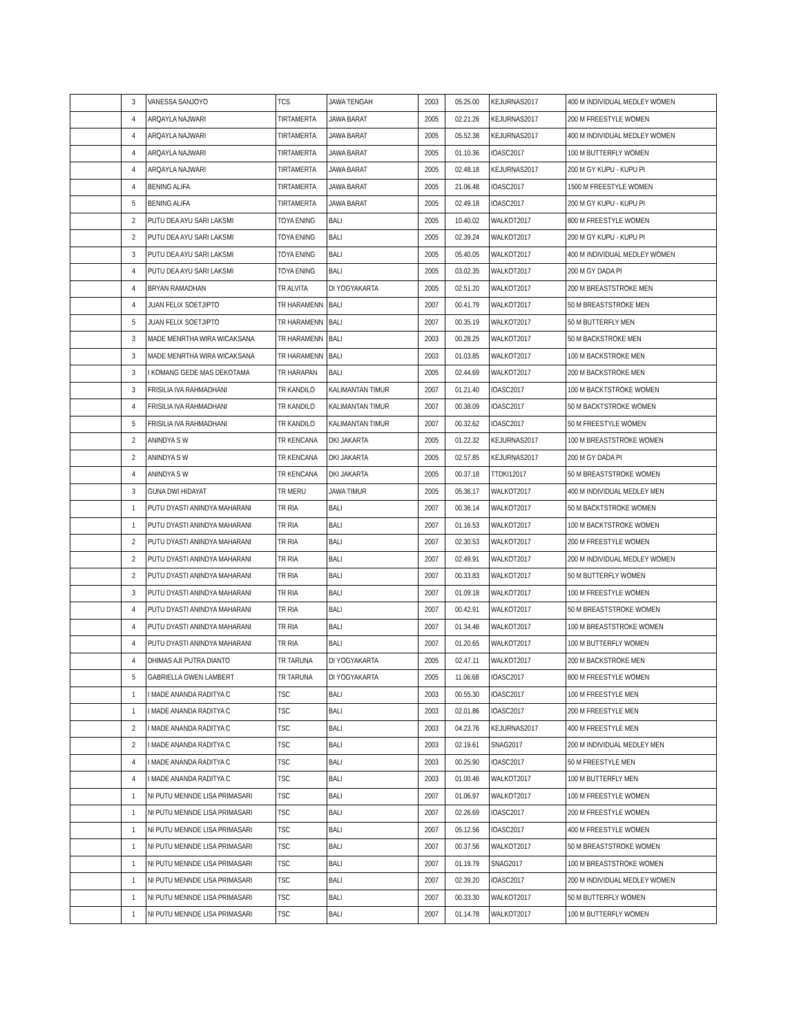| | 3 | VANESSA SANJOYO | TCS | JAWA TENGAH | 2003 | 05.25.00 | KEJURNAS2017 | 400 M INDIVIDUAL MEDLEY WOMEN |
| | 4 | ARQAYLA NAJWARI | TIRTAMERTA | JAWA BARAT | 2005 | 02.21.26 | KEJURNAS2017 | 200 M FREESTYLE WOMEN |
| | 4 | ARQAYLA NAJWARI | TIRTAMERTA | JAWA BARAT | 2005 | 05.52.38 | KEJURNAS2017 | 400 M INDIVIDUAL MEDLEY WOMEN |
| | 4 | ARQAYLA NAJWARI | TIRTAMERTA | JAWA BARAT | 2005 | 01.10.36 | IOASC2017 | 100 M BUTTERFLY WOMEN |
| | 4 | ARQAYLA NAJWARI | TIRTAMERTA | JAWA BARAT | 2005 | 02.48.18 | KEJURNAS2017 | 200 M GY KUPU - KUPU PI |
| | 4 | BENING ALIFA | TIRTAMERTA | JAWA BARAT | 2005 | 21.06.48 | IOASC2017 | 1500 M FREESTYLE WOMEN |
| | 5 | BENING ALIFA | TIRTAMERTA | JAWA BARAT | 2005 | 02.49.18 | IOASC2017 | 200 M GY KUPU - KUPU PI |
| | 2 | PUTU DEA AYU SARI LAKSMI | TOYA ENING | BALI | 2005 | 10.40.02 | WALKOT2017 | 800 M FREESTYLE WOMEN |
| | 2 | PUTU DEA AYU SARI LAKSMI | TOYA ENING | BALI | 2005 | 02.39.24 | WALKOT2017 | 200 M GY KUPU - KUPU PI |
| | 3 | PUTU DEA AYU SARI LAKSMI | TOYA ENING | BALI | 2005 | 05.40.05 | WALKOT2017 | 400 M INDIVIDUAL MEDLEY WOMEN |
| | 4 | PUTU DEA AYU SARI LAKSMI | TOYA ENING | BALI | 2005 | 03.02.35 | WALKOT2017 | 200 M GY DADA PI |
| | 4 | BRYAN RAMADHAN | TR ALVITA | DI YOGYAKARTA | 2005 | 02.51.20 | WALKOT2017 | 200 M BREASTSTROKE MEN |
| | 4 | JUAN FELIX SOETJIPTO | TR HARAMENN | BALI | 2007 | 00.41.79 | WALKOT2017 | 50 M BREASTSTROKE MEN |
| | 5 | JUAN FELIX SOETJIPTO | TR HARAMENN | BALI | 2007 | 00.35.19 | WALKOT2017 | 50 M BUTTERFLY MEN |
| | 3 | MADE MENRTHA WIRA WICAKSANA | TR HARAMENN | BALI | 2003 | 00.28.25 | WALKOT2017 | 50 M BACKSTROKE MEN |
| | 3 | MADE MENRTHA WIRA WICAKSANA | TR HARAMENN | BALI | 2003 | 01.03.85 | WALKOT2017 | 100 M BACKSTROKE MEN |
| | 3 | I KOMANG GEDE MAS DEKOTAMA | TR HARAPAN | BALI | 2005 | 02.44.69 | WALKOT2017 | 200 M BACKSTROKE MEN |
| | 3 | FRISILIA IVA RAHMADHANI | TR KANDILO | KALIMANTAN TIMUR | 2007 | 01.21.40 | IOASC2017 | 100 M BACKTSTROKE WOMEN |
| | 4 | FRISILIA IVA RAHMADHANI | TR KANDILO | KALIMANTAN TIMUR | 2007 | 00.38.09 | IOASC2017 | 50 M BACKTSTROKE WOMEN |
| | 5 | FRISILIA IVA RAHMADHANI | TR KANDILO | KALIMANTAN TIMUR | 2007 | 00.32.62 | IOASC2017 | 50 M FREESTYLE WOMEN |
| | 2 | ANINDYA S W | TR KENCANA | DKI JAKARTA | 2005 | 01.22.32 | KEJURNAS2017 | 100 M BREASTSTROKE WOMEN |
| | 2 | ANINDYA S W | TR KENCANA | DKI JAKARTA | 2005 | 02.57.85 | KEJURNAS2017 | 200 M GY DADA PI |
| | 4 | ANINDYA S W | TR KENCANA | DKI JAKARTA | 2005 | 00.37.18 | TTDKI12017 | 50 M BREASTSTROKE WOMEN |
| | 3 | GUNA DWI HIDAYAT | TR MERU | JAWA TIMUR | 2005 | 05.36.17 | WALKOT2017 | 400 M INDIVIDUAL MEDLEY MEN |
| | 1 | PUTU DYASTI ANINDYA MAHARANI | TR RIA | BALI | 2007 | 00.36.14 | WALKOT2017 | 50 M BACKTSTROKE WOMEN |
| | 1 | PUTU DYASTI ANINDYA MAHARANI | TR RIA | BALI | 2007 | 01.16.53 | WALKOT2017 | 100 M BACKTSTROKE WOMEN |
| | 2 | PUTU DYASTI ANINDYA MAHARANI | TR RIA | BALI | 2007 | 02.30.53 | WALKOT2017 | 200 M FREESTYLE WOMEN |
| | 2 | PUTU DYASTI ANINDYA MAHARANI | TR RIA | BALI | 2007 | 02.49.91 | WALKOT2017 | 200 M INDIVIDUAL MEDLEY WOMEN |
| | 2 | PUTU DYASTI ANINDYA MAHARANI | TR RIA | BALI | 2007 | 00.33.83 | WALKOT2017 | 50 M BUTTERFLY WOMEN |
| | 3 | PUTU DYASTI ANINDYA MAHARANI | TR RIA | BALI | 2007 | 01.09.18 | WALKOT2017 | 100 M FREESTYLE WOMEN |
| | 4 | PUTU DYASTI ANINDYA MAHARANI | TR RIA | BALI | 2007 | 00.42.91 | WALKOT2017 | 50 M BREASTSTROKE WOMEN |
| | 4 | PUTU DYASTI ANINDYA MAHARANI | TR RIA | BALI | 2007 | 01.34.46 | WALKOT2017 | 100 M BREASTSTROKE WOMEN |
| | 4 | PUTU DYASTI ANINDYA MAHARANI | TR RIA | BALI | 2007 | 01.20.65 | WALKOT2017 | 100 M BUTTERFLY WOMEN |
| | 4 | DHIMAS AJI PUTRA DIANTO | TR TARUNA | DI YOGYAKARTA | 2005 | 02.47.11 | WALKOT2017 | 200 M BACKSTROKE MEN |
| | 5 | GABRIELLA GWEN LAMBERT | TR TARUNA | DI YOGYAKARTA | 2005 | 11.06.68 | IOASC2017 | 800 M FREESTYLE WOMEN |
| | 1 | I MADE ANANDA RADITYA C | TSC | BALI | 2003 | 00.55.30 | IOASC2017 | 100 M FREESTYLE MEN |
| | 1 | I MADE ANANDA RADITYA C | TSC | BALI | 2003 | 02.01.86 | IOASC2017 | 200 M FREESTYLE MEN |
| | 2 | I MADE ANANDA RADITYA C | TSC | BALI | 2003 | 04.23.76 | KEJURNAS2017 | 400 M FREESTYLE MEN |
| | 2 | I MADE ANANDA RADITYA C | TSC | BALI | 2003 | 02.19.61 | SNAG2017 | 200 M INDIVIDUAL MEDLEY MEN |
| | 4 | I MADE ANANDA RADITYA C | TSC | BALI | 2003 | 00.25.90 | IOASC2017 | 50 M FREESTYLE MEN |
| | 4 | I MADE ANANDA RADITYA C | TSC | BALI | 2003 | 01.00.46 | WALKOT2017 | 100 M BUTTERFLY MEN |
| | 1 | NI PUTU MENNDE LISA PRIMASARI | TSC | BALI | 2007 | 01.06.97 | WALKOT2017 | 100 M FREESTYLE WOMEN |
| | 1 | NI PUTU MENNDE LISA PRIMASARI | TSC | BALI | 2007 | 02.26.69 | IOASC2017 | 200 M FREESTYLE WOMEN |
| | 1 | NI PUTU MENNDE LISA PRIMASARI | TSC | BALI | 2007 | 05.12.56 | IOASC2017 | 400 M FREESTYLE WOMEN |
| | 1 | NI PUTU MENNDE LISA PRIMASARI | TSC | BALI | 2007 | 00.37.56 | WALKOT2017 | 50 M BREASTSTROKE WOMEN |
| | 1 | NI PUTU MENNDE LISA PRIMASARI | TSC | BALI | 2007 | 01.19.79 | SNAG2017 | 100 M BREASTSTROKE WOMEN |
| | 1 | NI PUTU MENNDE LISA PRIMASARI | TSC | BALI | 2007 | 02.39.20 | IOASC2017 | 200 M INDIVIDUAL MEDLEY WOMEN |
| | 1 | NI PUTU MENNDE LISA PRIMASARI | TSC | BALI | 2007 | 00.33.30 | WALKOT2017 | 50 M BUTTERFLY WOMEN |
| | 1 | NI PUTU MENNDE LISA PRIMASARI | TSC | BALI | 2007 | 01.14.78 | WALKOT2017 | 100 M BUTTERFLY WOMEN |